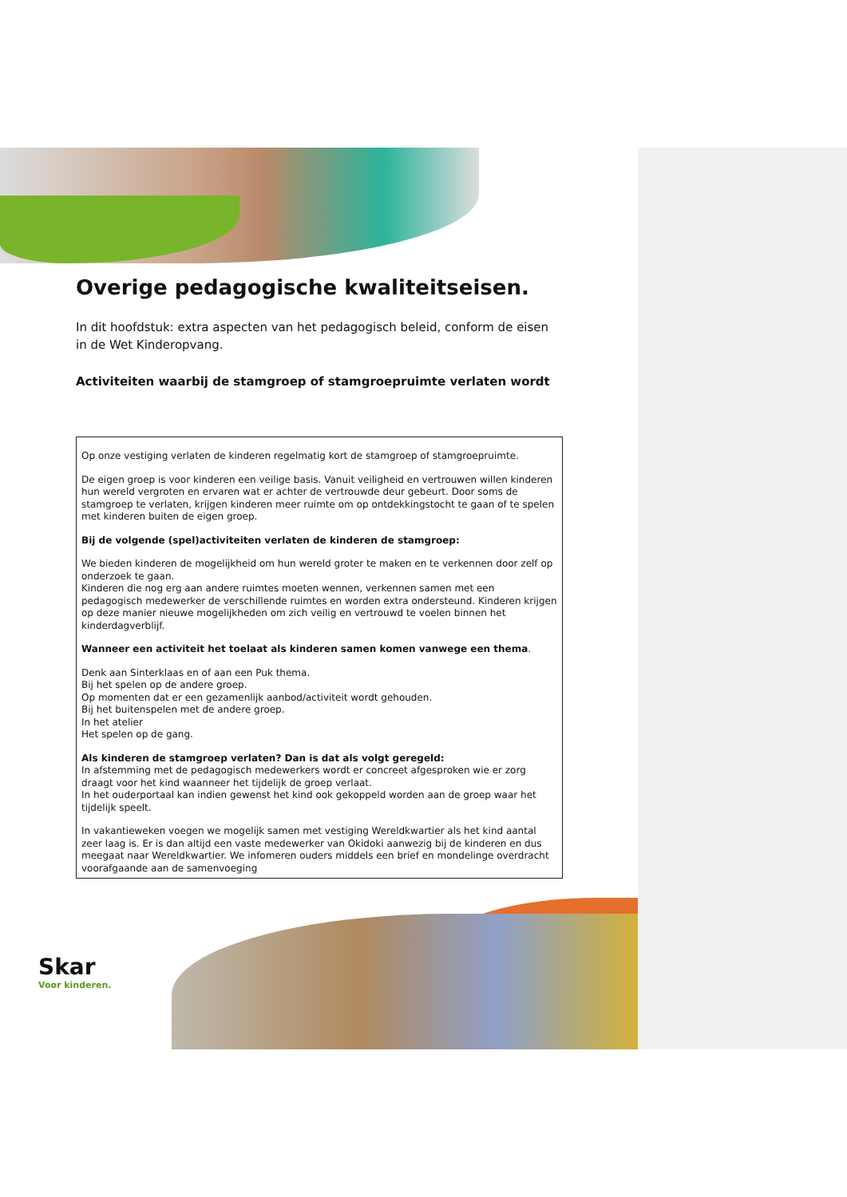Overige pedagogische kwaliteitseisen.
In dit hoofdstuk: extra aspecten van het pedagogisch beleid, conform de eisen in de Wet Kinderopvang.
Activiteiten waarbij de stamgroep of stamgroepruimte verlaten wordt
Op onze vestiging verlaten de kinderen regelmatig kort de stamgroep of stamgroepruimte.
De eigen groep is voor kinderen een veilige basis. Vanuit veiligheid en vertrouwen willen kinderen hun wereld vergroten en ervaren wat er achter de vertrouwde deur gebeurt. Door soms de stamgroep te verlaten, krijgen kinderen meer ruimte om op ontdekkingstocht te gaan of te spelen met kinderen buiten de eigen groep.
Bij de volgende (spel)activiteiten verlaten de kinderen de stamgroep:
We bieden kinderen de mogelijkheid om hun wereld groter te maken en te verkennen door zelf op onderzoek te gaan.
Kinderen die nog erg aan andere ruimtes moeten wennen, verkennen samen met een pedagogisch medewerker de verschillende ruimtes en worden extra ondersteund. Kinderen krijgen op deze manier nieuwe mogelijkheden om zich veilig en vertrouwd te voelen binnen het kinderdagverblijf.
Wanneer een activiteit het toelaat als kinderen samen komen vanwege een thema.
Denk aan Sinterklaas en of aan een Puk thema.
Bij het spelen op de andere groep.
Op momenten dat er een gezamenlijk aanbod/activiteit wordt gehouden.
Bij het buitenspelen met de andere groep.
In het atelier
Het spelen op de gang.
Als kinderen de stamgroep verlaten? Dan is dat als volgt geregeld:
In afstemming met de pedagogisch medewerkers wordt er concreet afgesproken wie er zorg draagt voor het kind waanneer het tijdelijk de groep verlaat.
In het ouderportaal kan indien gewenst het kind ook gekoppeld worden aan de groep waar het tijdelijk speelt.
In vakantieweken voegen we mogelijk samen met vestiging Wereldkwartier als het kind aantal zeer laag is. Er is dan altijd een vaste medewerker van Okidoki aanwezig bij de kinderen en dus meegaat naar Wereldkwartier. We infomeren ouders middels een brief en mondelinge overdracht voorafgaande aan de samenvoeging
Skar
Voor kinderen.